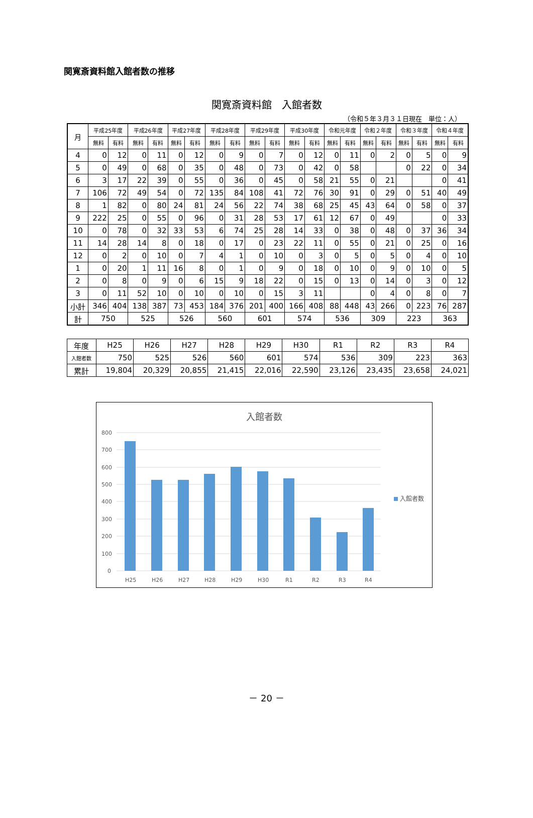関寛斎資料館入館者数の推移
関寛斎資料館　入館者数
（令和５年３月３１日現在　単位：人）
| 月 | 平成25年度 | | 平成26年度 | | 平成27年度 | | 平成28年度 | | 平成29年度 | | 平成30年度 | | 令和元年度 | | 令和２年度 | | 令和３年度 | | 令和４年度 | |
| --- | --- | --- | --- | --- | --- | --- | --- | --- | --- | --- | --- | --- | --- | --- | --- | --- | --- | --- | --- | --- |
| | 無料 | 有料 | 無料 | 有料 | 無料 | 有料 | 無料 | 有料 | 無料 | 有料 | 無料 | 有料 | 無料 | 有料 | 無料 | 有料 | 無料 | 有料 | 無料 | 有料 |
| 4 | 0 | 12 | 0 | 11 | 0 | 12 | 0 | 9 | 0 | 7 | 0 | 12 | 0 | 11 | 0 | 2 | 0 | 5 | 0 | 9 |
| 5 | 0 | 49 | 0 | 68 | 0 | 35 | 0 | 48 | 0 | 73 | 0 | 42 | 0 | 58 | | | 0 | 22 | 0 | 34 |
| 6 | 3 | 17 | 22 | 39 | 0 | 55 | 0 | 36 | 0 | 45 | 0 | 58 | 21 | 55 | 0 | 21 | | | 0 | 41 |
| 7 | 106 | 72 | 49 | 54 | 0 | 72 | 135 | 84 | 108 | 41 | 72 | 76 | 30 | 91 | 0 | 29 | 0 | 51 | 40 | 49 |
| 8 | 1 | 82 | 0 | 80 | 24 | 81 | 24 | 56 | 22 | 74 | 38 | 68 | 25 | 45 | 43 | 64 | 0 | 58 | 0 | 37 |
| 9 | 222 | 25 | 0 | 55 | 0 | 96 | 0 | 31 | 28 | 53 | 17 | 61 | 12 | 67 | 0 | 49 | | | 0 | 33 |
| 10 | 0 | 78 | 0 | 32 | 33 | 53 | 6 | 74 | 25 | 28 | 14 | 33 | 0 | 38 | 0 | 48 | 0 | 37 | 36 | 34 |
| 11 | 14 | 28 | 14 | 8 | 0 | 18 | 0 | 17 | 0 | 23 | 22 | 11 | 0 | 55 | 0 | 21 | 0 | 25 | 0 | 16 |
| 12 | 0 | 2 | 0 | 10 | 0 | 7 | 4 | 1 | 0 | 10 | 0 | 3 | 0 | 5 | 0 | 5 | 0 | 4 | 0 | 10 |
| 1 | 0 | 20 | 1 | 11 | 16 | 8 | 0 | 1 | 0 | 9 | 0 | 18 | 0 | 10 | 0 | 9 | 0 | 10 | 0 | 5 |
| 2 | 0 | 8 | 0 | 9 | 0 | 6 | 15 | 9 | 18 | 22 | 0 | 15 | 0 | 13 | 0 | 14 | 0 | 3 | 0 | 12 |
| 3 | 0 | 11 | 52 | 10 | 0 | 10 | 0 | 10 | 0 | 15 | 3 | 11 | | | 0 | 4 | 0 | 8 | 0 | 7 |
| 小計 | 346 | 404 | 138 | 387 | 73 | 453 | 184 | 376 | 201 | 400 | 166 | 408 | 88 | 448 | 43 | 266 | 0 | 223 | 76 | 287 |
| 計 | 750 | | 525 | | 526 | | 560 | | 601 | | 574 | | 536 | | 309 | | 223 | | 363 | |
| 年度 | H25 | H26 | H27 | H28 | H29 | H30 | R1 | R2 | R3 | R4 |
| 入館者数 | 750 | 525 | 526 | 560 | 601 | 574 | 536 | 309 | 223 | 363 |
| 累計 | 19,804 | 20,329 | 20,855 | 21,415 | 22,016 | 22,590 | 23,126 | 23,435 | 23,658 | 24,021 |
入館者数
800
700
600
500
400
300
200
100
0
H25
H26
H27
H28
H29
H30
R1
R2
R3
R4
入館者数
－ 20 －